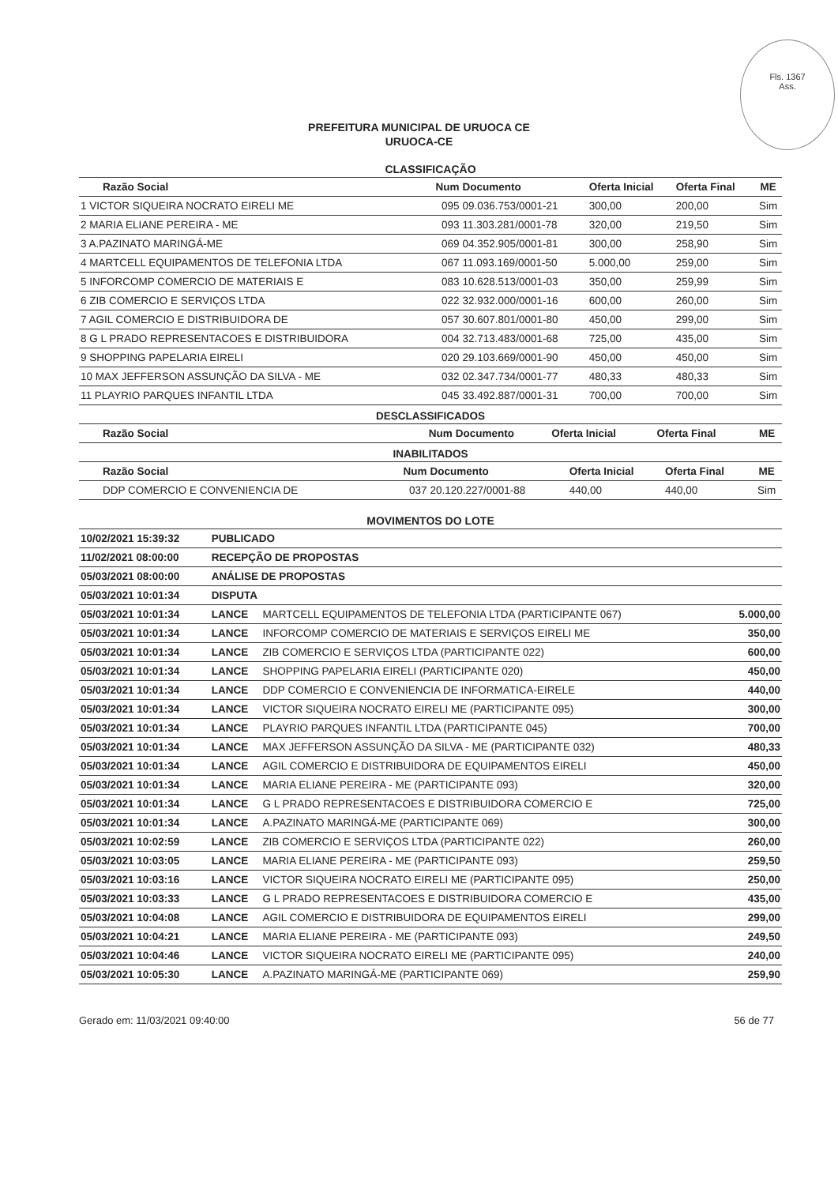Fls. 1367
Ass.
PREFEITURA MUNICIPAL DE URUOCA CE
URUOCA-CE
CLASSIFICAÇÃO
| Razão Social | Num | Documento | Oferta Inicial | Oferta Final | ME |
| --- | --- | --- | --- | --- | --- |
| 1 VICTOR SIQUEIRA NOCRATO EIRELI ME | 095 | 09.036.753/0001-21 | 300,00 | 200,00 | Sim |
| 2 MARIA ELIANE PEREIRA - ME | 093 | 11.303.281/0001-78 | 320,00 | 219,50 | Sim |
| 3 A.PAZINATO MARINGÁ-ME | 069 | 04.352.905/0001-81 | 300,00 | 258,90 | Sim |
| 4 MARTCELL EQUIPAMENTOS DE TELEFONIA LTDA | 067 | 11.093.169/0001-50 | 5.000,00 | 259,00 | Sim |
| 5 INFORCOMP COMERCIO DE MATERIAIS E | 083 | 10.628.513/0001-03 | 350,00 | 259,99 | Sim |
| 6 ZIB COMERCIO E SERVIÇOS LTDA | 022 | 32.932.000/0001-16 | 600,00 | 260,00 | Sim |
| 7 AGIL COMERCIO E DISTRIBUIDORA DE | 057 | 30.607.801/0001-80 | 450,00 | 299,00 | Sim |
| 8 G L PRADO REPRESENTACOES E DISTRIBUIDORA | 004 | 32.713.483/0001-68 | 725,00 | 435,00 | Sim |
| 9 SHOPPING PAPELARIA EIRELI | 020 | 29.103.669/0001-90 | 450,00 | 450,00 | Sim |
| 10 MAX JEFFERSON ASSUNÇÃO DA SILVA - ME | 032 | 02.347.734/0001-77 | 480,33 | 480,33 | Sim |
| 11 PLAYRIO PARQUES INFANTIL LTDA | 045 | 33.492.887/0001-31 | 700,00 | 700,00 | Sim |
DESCLASSIFICADOS
| Razão Social | Num | Documento | Oferta Inicial | Oferta Final | ME |
| --- | --- | --- | --- | --- | --- |
INABILITADOS
| Razão Social | Num | Documento | Oferta Inicial | Oferta Final | ME |
| --- | --- | --- | --- | --- | --- |
| DDP COMERCIO E CONVENIENCIA DE | 037 | 20.120.227/0001-88 | 440,00 | 440,00 | Sim |
MOVIMENTOS DO LOTE
| 10/02/2021 15:39:32 | PUBLICADO | | |
| 11/02/2021 08:00:00 | RECEPÇÃO DE PROPOSTAS | | |
| 05/03/2021 08:00:00 | ANÁLISE DE PROPOSTAS | | |
| 05/03/2021 10:01:34 | DISPUTA | | |
| 05/03/2021 10:01:34 | LANCE | MARTCELL EQUIPAMENTOS DE TELEFONIA LTDA (PARTICIPANTE 067) | 5.000,00 |
| 05/03/2021 10:01:34 | LANCE | INFORCOMP COMERCIO DE MATERIAIS E SERVIÇOS EIRELI ME | 350,00 |
| 05/03/2021 10:01:34 | LANCE | ZIB COMERCIO E SERVIÇOS LTDA (PARTICIPANTE 022) | 600,00 |
| 05/03/2021 10:01:34 | LANCE | SHOPPING PAPELARIA EIRELI (PARTICIPANTE 020) | 450,00 |
| 05/03/2021 10:01:34 | LANCE | DDP COMERCIO E CONVENIENCIA DE INFORMATICA-EIRELE | 440,00 |
| 05/03/2021 10:01:34 | LANCE | VICTOR SIQUEIRA NOCRATO EIRELI ME (PARTICIPANTE 095) | 300,00 |
| 05/03/2021 10:01:34 | LANCE | PLAYRIO PARQUES INFANTIL LTDA (PARTICIPANTE 045) | 700,00 |
| 05/03/2021 10:01:34 | LANCE | MAX JEFFERSON ASSUNÇÃO DA SILVA - ME (PARTICIPANTE 032) | 480,33 |
| 05/03/2021 10:01:34 | LANCE | AGIL COMERCIO E DISTRIBUIDORA DE EQUIPAMENTOS EIRELI | 450,00 |
| 05/03/2021 10:01:34 | LANCE | MARIA ELIANE PEREIRA - ME (PARTICIPANTE 093) | 320,00 |
| 05/03/2021 10:01:34 | LANCE | G L PRADO REPRESENTACOES E DISTRIBUIDORA COMERCIO E | 725,00 |
| 05/03/2021 10:01:34 | LANCE | A.PAZINATO MARINGÁ-ME (PARTICIPANTE 069) | 300,00 |
| 05/03/2021 10:02:59 | LANCE | ZIB COMERCIO E SERVIÇOS LTDA (PARTICIPANTE 022) | 260,00 |
| 05/03/2021 10:03:05 | LANCE | MARIA ELIANE PEREIRA - ME (PARTICIPANTE 093) | 259,50 |
| 05/03/2021 10:03:16 | LANCE | VICTOR SIQUEIRA NOCRATO EIRELI ME (PARTICIPANTE 095) | 250,00 |
| 05/03/2021 10:03:33 | LANCE | G L PRADO REPRESENTACOES E DISTRIBUIDORA COMERCIO E | 435,00 |
| 05/03/2021 10:04:08 | LANCE | AGIL COMERCIO E DISTRIBUIDORA DE EQUIPAMENTOS EIRELI | 299,00 |
| 05/03/2021 10:04:21 | LANCE | MARIA ELIANE PEREIRA - ME (PARTICIPANTE 093) | 249,50 |
| 05/03/2021 10:04:46 | LANCE | VICTOR SIQUEIRA NOCRATO EIRELI ME (PARTICIPANTE 095) | 240,00 |
| 05/03/2021 10:05:30 | LANCE | A.PAZINATO MARINGÁ-ME (PARTICIPANTE 069) | 259,90 |
Gerado em: 11/03/2021 09:40:00 56 de 77